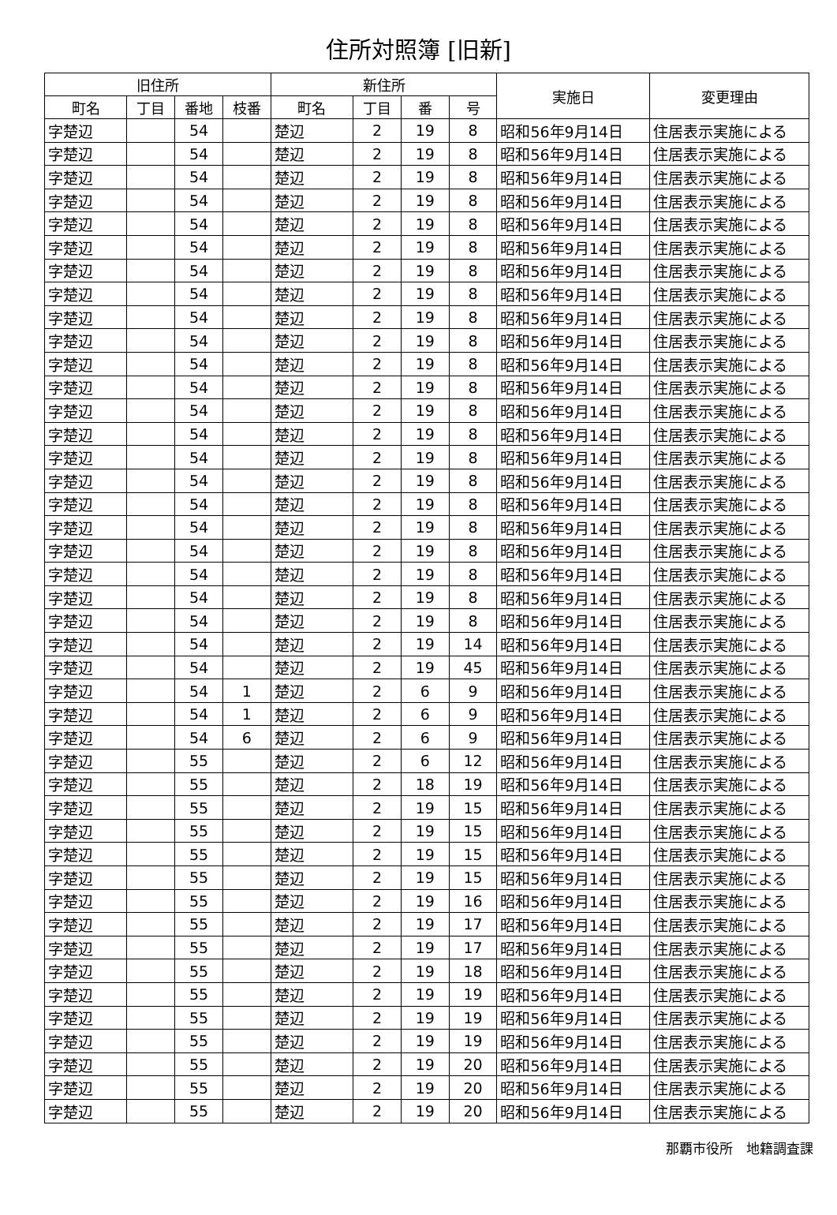住所対照簿 [旧新]
| 旧住所 | | | | 新住所 | | | | 実施日 | 変更理由 |
| --- | --- | --- | --- | --- | --- | --- | --- | --- | --- |
| 町名 | 丁目 | 番地 | 枝番 | 町名 | 丁目 | 番 | 号 | | |
| 字楚辺 | | 54 | | 楚辺 | 2 | 19 | 8 | 昭和56年9月14日 | 住居表示実施による |
| 字楚辺 | | 54 | | 楚辺 | 2 | 19 | 8 | 昭和56年9月14日 | 住居表示実施による |
| 字楚辺 | | 54 | | 楚辺 | 2 | 19 | 8 | 昭和56年9月14日 | 住居表示実施による |
| 字楚辺 | | 54 | | 楚辺 | 2 | 19 | 8 | 昭和56年9月14日 | 住居表示実施による |
| 字楚辺 | | 54 | | 楚辺 | 2 | 19 | 8 | 昭和56年9月14日 | 住居表示実施による |
| 字楚辺 | | 54 | | 楚辺 | 2 | 19 | 8 | 昭和56年9月14日 | 住居表示実施による |
| 字楚辺 | | 54 | | 楚辺 | 2 | 19 | 8 | 昭和56年9月14日 | 住居表示実施による |
| 字楚辺 | | 54 | | 楚辺 | 2 | 19 | 8 | 昭和56年9月14日 | 住居表示実施による |
| 字楚辺 | | 54 | | 楚辺 | 2 | 19 | 8 | 昭和56年9月14日 | 住居表示実施による |
| 字楚辺 | | 54 | | 楚辺 | 2 | 19 | 8 | 昭和56年9月14日 | 住居表示実施による |
| 字楚辺 | | 54 | | 楚辺 | 2 | 19 | 8 | 昭和56年9月14日 | 住居表示実施による |
| 字楚辺 | | 54 | | 楚辺 | 2 | 19 | 8 | 昭和56年9月14日 | 住居表示実施による |
| 字楚辺 | | 54 | | 楚辺 | 2 | 19 | 8 | 昭和56年9月14日 | 住居表示実施による |
| 字楚辺 | | 54 | | 楚辺 | 2 | 19 | 8 | 昭和56年9月14日 | 住居表示実施による |
| 字楚辺 | | 54 | | 楚辺 | 2 | 19 | 8 | 昭和56年9月14日 | 住居表示実施による |
| 字楚辺 | | 54 | | 楚辺 | 2 | 19 | 8 | 昭和56年9月14日 | 住居表示実施による |
| 字楚辺 | | 54 | | 楚辺 | 2 | 19 | 8 | 昭和56年9月14日 | 住居表示実施による |
| 字楚辺 | | 54 | | 楚辺 | 2 | 19 | 8 | 昭和56年9月14日 | 住居表示実施による |
| 字楚辺 | | 54 | | 楚辺 | 2 | 19 | 8 | 昭和56年9月14日 | 住居表示実施による |
| 字楚辺 | | 54 | | 楚辺 | 2 | 19 | 8 | 昭和56年9月14日 | 住居表示実施による |
| 字楚辺 | | 54 | | 楚辺 | 2 | 19 | 8 | 昭和56年9月14日 | 住居表示実施による |
| 字楚辺 | | 54 | | 楚辺 | 2 | 19 | 8 | 昭和56年9月14日 | 住居表示実施による |
| 字楚辺 | | 54 | | 楚辺 | 2 | 19 | 14 | 昭和56年9月14日 | 住居表示実施による |
| 字楚辺 | | 54 | | 楚辺 | 2 | 19 | 45 | 昭和56年9月14日 | 住居表示実施による |
| 字楚辺 | | 54 | 1 | 楚辺 | 2 | 6 | 9 | 昭和56年9月14日 | 住居表示実施による |
| 字楚辺 | | 54 | 1 | 楚辺 | 2 | 6 | 9 | 昭和56年9月14日 | 住居表示実施による |
| 字楚辺 | | 54 | 6 | 楚辺 | 2 | 6 | 9 | 昭和56年9月14日 | 住居表示実施による |
| 字楚辺 | | 55 | | 楚辺 | 2 | 6 | 12 | 昭和56年9月14日 | 住居表示実施による |
| 字楚辺 | | 55 | | 楚辺 | 2 | 18 | 19 | 昭和56年9月14日 | 住居表示実施による |
| 字楚辺 | | 55 | | 楚辺 | 2 | 19 | 15 | 昭和56年9月14日 | 住居表示実施による |
| 字楚辺 | | 55 | | 楚辺 | 2 | 19 | 15 | 昭和56年9月14日 | 住居表示実施による |
| 字楚辺 | | 55 | | 楚辺 | 2 | 19 | 15 | 昭和56年9月14日 | 住居表示実施による |
| 字楚辺 | | 55 | | 楚辺 | 2 | 19 | 15 | 昭和56年9月14日 | 住居表示実施による |
| 字楚辺 | | 55 | | 楚辺 | 2 | 19 | 16 | 昭和56年9月14日 | 住居表示実施による |
| 字楚辺 | | 55 | | 楚辺 | 2 | 19 | 17 | 昭和56年9月14日 | 住居表示実施による |
| 字楚辺 | | 55 | | 楚辺 | 2 | 19 | 17 | 昭和56年9月14日 | 住居表示実施による |
| 字楚辺 | | 55 | | 楚辺 | 2 | 19 | 18 | 昭和56年9月14日 | 住居表示実施による |
| 字楚辺 | | 55 | | 楚辺 | 2 | 19 | 19 | 昭和56年9月14日 | 住居表示実施による |
| 字楚辺 | | 55 | | 楚辺 | 2 | 19 | 19 | 昭和56年9月14日 | 住居表示実施による |
| 字楚辺 | | 55 | | 楚辺 | 2 | 19 | 19 | 昭和56年9月14日 | 住居表示実施による |
| 字楚辺 | | 55 | | 楚辺 | 2 | 19 | 20 | 昭和56年9月14日 | 住居表示実施による |
| 字楚辺 | | 55 | | 楚辺 | 2 | 19 | 20 | 昭和56年9月14日 | 住居表示実施による |
| 字楚辺 | | 55 | | 楚辺 | 2 | 19 | 20 | 昭和56年9月14日 | 住居表示実施による |
那覇市役所　地籍調査課